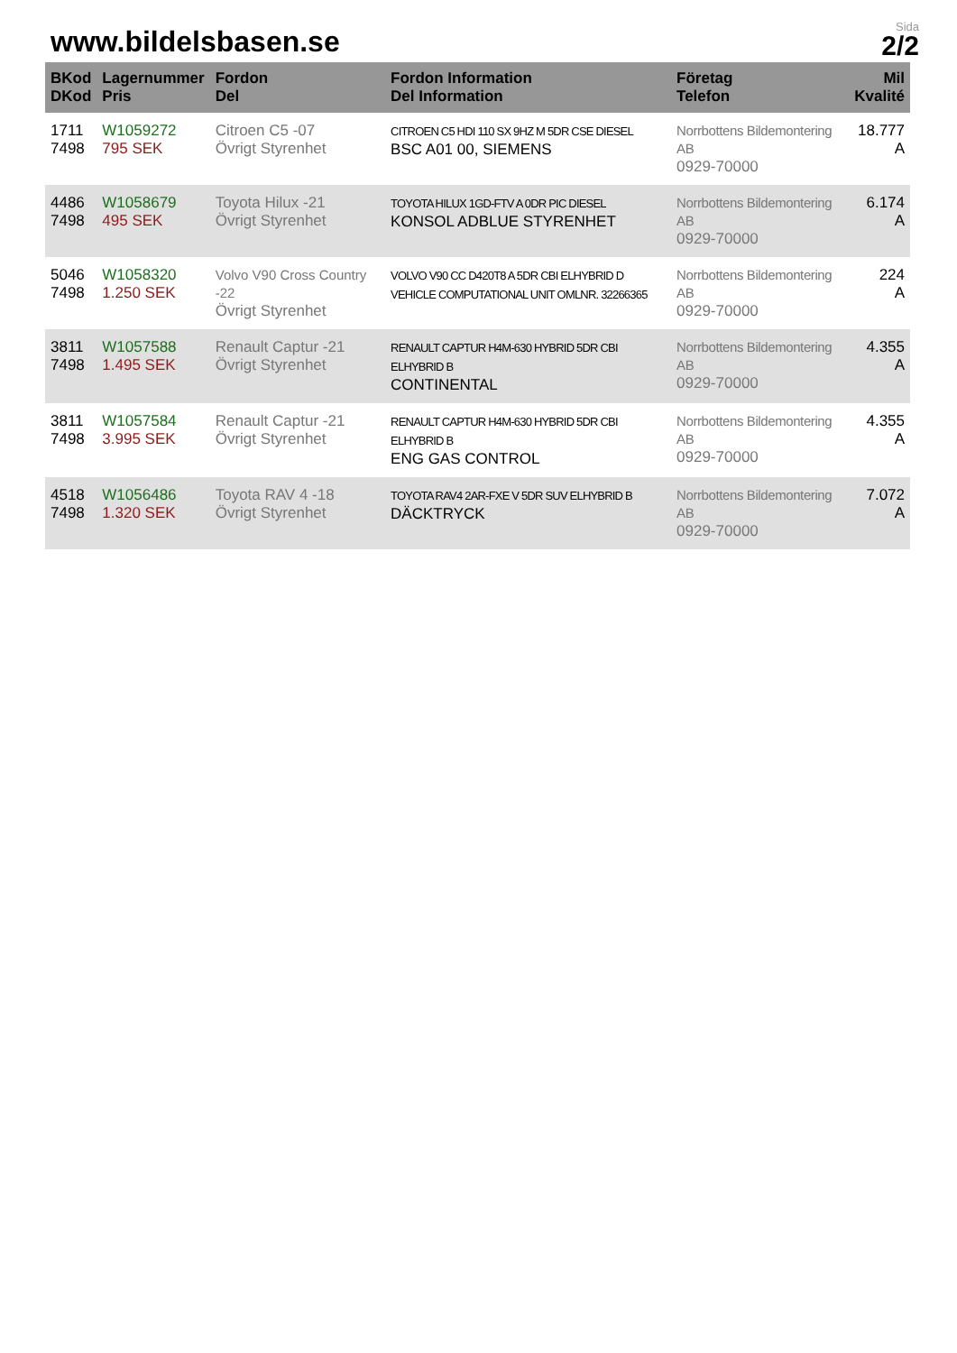www.bildelsbasen.se
Sida
2/2
| BKod DKod | Lagernummer Pris | Fordon Del | Fordon Information Del Information | Företag Telefon | Mil Kvalité |
| --- | --- | --- | --- | --- | --- |
| 1711 7498 | W1059272 795 SEK | Citroen C5 -07 Övrigt Styrenhet | CITROEN C5 HDI 110 SX 9HZ M 5DR CSE DIESEL BSC A01 00, SIEMENS | Norrbottens Bildemontering AB 0929-70000 | 18.777 A |
| 4486 7498 | W1058679 495 SEK | Toyota Hilux -21 Övrigt Styrenhet | TOYOTA HILUX 1GD-FTV A 0DR PIC DIESEL KONSOL ADBLUE STYRENHET | Norrbottens Bildemontering AB 0929-70000 | 6.174 A |
| 5046 7498 | W1058320 1.250 SEK | Volvo V90 Cross Country -22 Övrigt Styrenhet | VOLVO V90 CC D420T8 A 5DR CBI ELHYBRID D VEHICLE COMPUTATIONAL UNIT OMLNR. 32266365 | Norrbottens Bildemontering AB 0929-70000 | 224 A |
| 3811 7498 | W1057588 1.495 SEK | Renault Captur -21 Övrigt Styrenhet | RENAULT CAPTUR H4M-630 HYBRID 5DR CBI ELHYBRID B CONTINENTAL | Norrbottens Bildemontering AB 0929-70000 | 4.355 A |
| 3811 7498 | W1057584 3.995 SEK | Renault Captur -21 Övrigt Styrenhet | RENAULT CAPTUR H4M-630 HYBRID 5DR CBI ELHYBRID B ENG GAS CONTROL | Norrbottens Bildemontering AB 0929-70000 | 4.355 A |
| 4518 7498 | W1056486 1.320 SEK | Toyota RAV 4 -18 Övrigt Styrenhet | TOYOTA RAV4 2AR-FXE V 5DR SUV ELHYBRID B DÄCKTRYCK | Norrbottens Bildemontering AB 0929-70000 | 7.072 A |